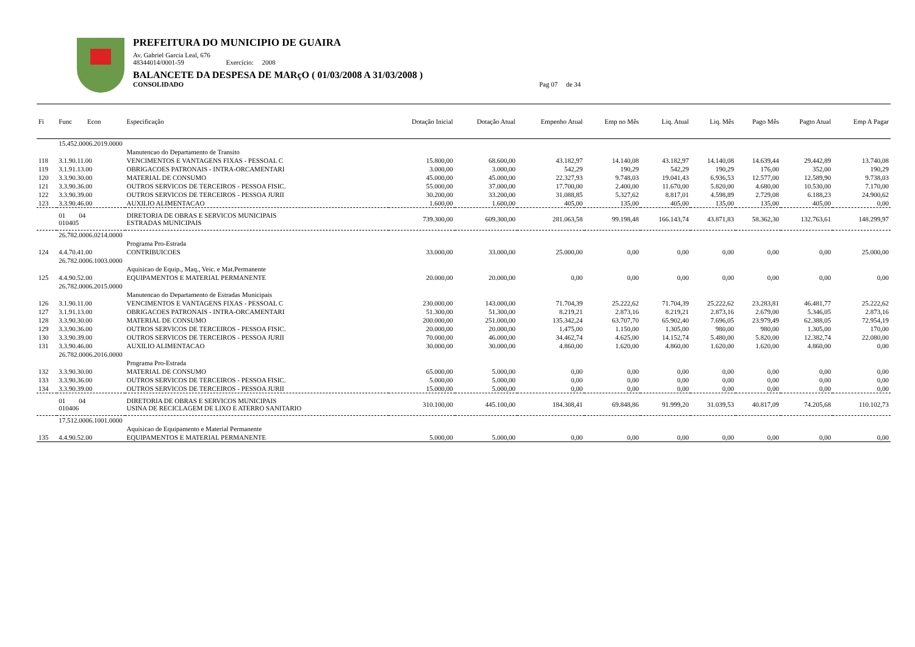PREFEITURA DO MUNICIPIO DE GUAIRA
Av. Gabriel Garcia Leal, 676
48344014/0001-59 Exercício: 2008
BALANCETE DA DESPESA DE MARçO ( 01/03/2008 A 31/03/2008 )
CONSOLIDADO Pag 07 de 34
| Fi | Func Econ | Especificação | Dotação Inicial | Dotação Atual | Empenho Atual | Emp no Mês | Liq. Atual | Liq. Mês | Pago Mês | Pagto Atual | Emp A Pagar |
| --- | --- | --- | --- | --- | --- | --- | --- | --- | --- | --- | --- |
| | 15.452.0006.2019.0000 | | | | | | | | | | |
| | | Manutencao do Departamento de Transito | | | | | | | | | |
| 118 | 3.1.90.11.00 | VENCIMENTOS E VANTAGENS FIXAS - PESSOAL C | 15.800,00 | 68.600,00 | 43.182,97 | 14.140,08 | 43.182,97 | 14.140,08 | 14.639,44 | 29.442,89 | 13.740,08 |
| 119 | 3.1.91.13.00 | OBRIGACOES PATRONAIS - INTRA-ORCAMENTARI | 3.000,00 | 3.000,00 | 542,29 | 190,29 | 542,29 | 190,29 | 176,00 | 352,00 | 190,29 |
| 120 | 3.3.90.30.00 | MATERIAL DE CONSUMO | 45.000,00 | 45.000,00 | 22.327,93 | 9.748,03 | 19.041,43 | 6.936,53 | 12.577,00 | 12.589,90 | 9.738,03 |
| 121 | 3.3.90.36.00 | OUTROS SERVICOS DE TERCEIROS - PESSOA FISIC. | 55.000,00 | 37.000,00 | 17.700,00 | 2.400,00 | 11.670,00 | 5.820,00 | 4.680,00 | 10.530,00 | 7.170,00 |
| 122 | 3.3.90.39.00 | OUTROS SERVICOS DE TERCEIROS - PESSOA JURII | 30.200,00 | 33.200,00 | 31.088,85 | 5.327,62 | 8.817,01 | 4.598,89 | 2.729,08 | 6.188,23 | 24.900,62 |
| 123 | 3.3.90.46.00 | AUXILIO ALIMENTACAO | 1.600,00 | 1.600,00 | 405,00 | 135,00 | 405,00 | 135,00 | 135,00 | 405,00 | 0,00 |
| | 01 04 010405 | DIRETORIA DE OBRAS E SERVICOS MUNICIPAIS ESTRADAS MUNICIPAIS | 739.300,00 | 609.300,00 | 281.063,58 | 99.198,48 | 166.143,74 | 43.871,83 | 58.362,30 | 132.763,61 | 148.299,97 |
| | 26.782.0006.0214.0000 | | | | | | | | | | |
| | | Programa Pro-Estrada | | | | | | | | | |
| 124 | 4.4.70.41.00 | CONTRIBUICOES | 33.000,00 | 33.000,00 | 25.000,00 | 0,00 | 0,00 | 0,00 | 0,00 | 0,00 | 25.000,00 |
| | 26.782.0006.1003.0000 | | | | | | | | | | |
| | | Aquisicao de Equip., Maq., Veic. e Mat.Permanente | | | | | | | | | |
| 125 | 4.4.90.52.00 | EQUIPAMENTOS E MATERIAL PERMANENTE | 20.000,00 | 20.000,00 | 0,00 | 0,00 | 0,00 | 0,00 | 0,00 | 0,00 | 0,00 |
| | 26.782.0006.2015.0000 | | | | | | | | | | |
| | | Manutencao do Departamento de Estradas Municipais | | | | | | | | | |
| 126 | 3.1.90.11.00 | VENCIMENTOS E VANTAGENS FIXAS - PESSOAL C | 230.000,00 | 143.000,00 | 71.704,39 | 25.222,62 | 71.704,39 | 25.222,62 | 23.283,81 | 46.481,77 | 25.222,62 |
| 127 | 3.1.91.13.00 | OBRIGACOES PATRONAIS - INTRA-ORCAMENTARI | 51.300,00 | 51.300,00 | 8.219,21 | 2.873,16 | 8.219,21 | 2.873,16 | 2.679,00 | 5.346,05 | 2.873,16 |
| 128 | 3.3.90.30.00 | MATERIAL DE CONSUMO | 200.000,00 | 251.000,00 | 135.342,24 | 63.707,70 | 65.902,40 | 7.696,05 | 23.979,49 | 62.388,05 | 72.954,19 |
| 129 | 3.3.90.36.00 | OUTROS SERVICOS DE TERCEIROS - PESSOA FISIC. | 20.000,00 | 20.000,00 | 1.475,00 | 1.150,00 | 1.305,00 | 980,00 | 980,00 | 1.305,00 | 170,00 |
| 130 | 3.3.90.39.00 | OUTROS SERVICOS DE TERCEIROS - PESSOA JURII | 70.000,00 | 46.000,00 | 34.462,74 | 4.625,00 | 14.152,74 | 5.480,00 | 5.820,00 | 12.382,74 | 22.080,00 |
| 131 | 3.3.90.46.00 | AUXILIO ALIMENTACAO | 30.000,00 | 30.000,00 | 4.860,00 | 1.620,00 | 4.860,00 | 1.620,00 | 1.620,00 | 4.860,00 | 0,00 |
| | 26.782.0006.2016.0000 | | | | | | | | | | |
| | | Programa Pro-Estrada | | | | | | | | | |
| 132 | 3.3.90.30.00 | MATERIAL DE CONSUMO | 65.000,00 | 5.000,00 | 0,00 | 0,00 | 0,00 | 0,00 | 0,00 | 0,00 | 0,00 |
| 133 | 3.3.90.36.00 | OUTROS SERVICOS DE TERCEIROS - PESSOA FISIC. | 5.000,00 | 5.000,00 | 0,00 | 0,00 | 0,00 | 0,00 | 0,00 | 0,00 | 0,00 |
| 134 | 3.3.90.39.00 | OUTROS SERVICOS DE TERCEIROS - PESSOA JURII | 15.000,00 | 5.000,00 | 0,00 | 0,00 | 0,00 | 0,00 | 0,00 | 0,00 | 0,00 |
| | 01 04 010406 | DIRETORIA DE OBRAS E SERVICOS MUNICIPAIS USINA DE RECICLAGEM DE LIXO E ATERRO SANITARIO | 310.100,00 | 445.100,00 | 184.308,41 | 69.848,86 | 91.999,20 | 31.039,53 | 40.817,09 | 74.205,68 | 110.102,73 |
| | 17.512.0006.1001.0000 | | | | | | | | | | |
| | | Aquisicao de Equipamento e Material Permanente | | | | | | | | | |
| 135 | 4.4.90.52.00 | EQUIPAMENTOS E MATERIAL PERMANENTE | 5.000,00 | 5.000,00 | 0,00 | 0,00 | 0,00 | 0,00 | 0,00 | 0,00 | 0,00 |